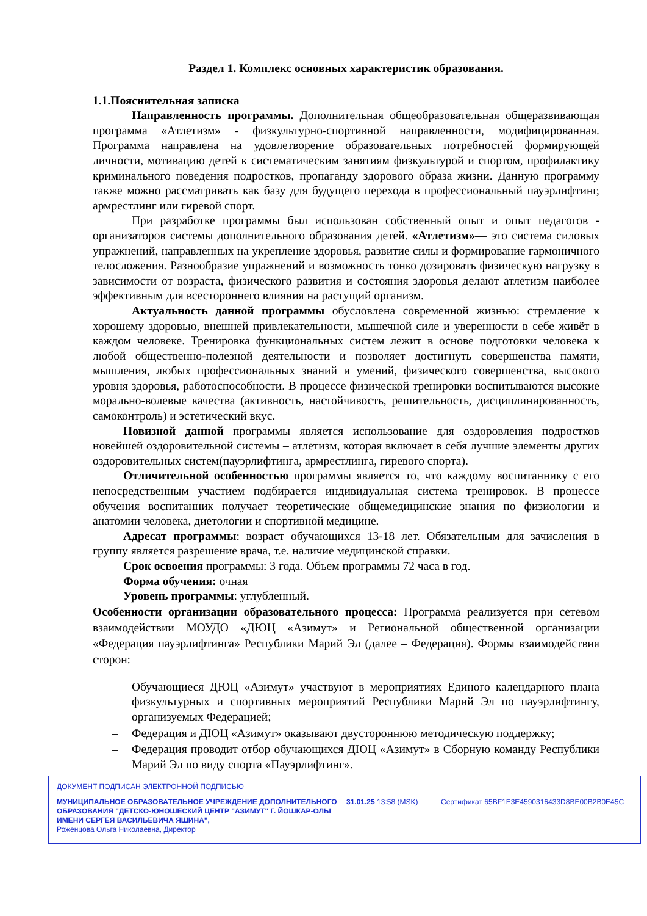Раздел 1. Комплекс основных характеристик образования.
1.1.Пояснительная записка
Направленность программы. Дополнительная общеобразовательная общеразвивающая программа «Атлетизм» - физкультурно-спортивной направленности, модифицированная. Программа направлена на удовлетворение образовательных потребностей формирующей личности, мотивацию детей к систематическим занятиям физкультурой и спортом, профилактику криминального поведения подростков, пропаганду здорового образа жизни. Данную программу также можно рассматривать как базу для будущего перехода в профессиональный пауэрлифтинг, армрестлинг или гиревой спорт.
При разработке программы был использован собственный опыт и опыт педагогов - организаторов системы дополнительного образования детей. «Атлетизм»— это система силовых упражнений, направленных на укрепление здоровья, развитие силы и формирование гармоничного телосложения. Разнообразие упражнений и возможность тонко дозировать физическую нагрузку в зависимости от возраста, физического развития и состояния здоровья делают атлетизм наиболее эффективным для всестороннего влияния на растущий организм.
Актуальность данной программы обусловлена современной жизнью: стремление к хорошему здоровью, внешней привлекательности, мышечной силе и уверенности в себе живёт в каждом человеке. Тренировка функциональных систем лежит в основе подготовки человека к любой общественно-полезной деятельности и позволяет достигнуть совершенства памяти, мышления, любых профессиональных знаний и умений, физического совершенства, высокого уровня здоровья, работоспособности. В процессе физической тренировки воспитываются высокие морально-волевые качества (активность, настойчивость, решительность, дисциплинированность, самоконтроль) и эстетический вкус.
Новизной данной программы является использование для оздоровления подростков новейшей оздоровительной системы – атлетизм, которая включает в себя лучшие элементы других оздоровительных систем(пауэрлифтинга, армрестлинга, гиревого спорта).
Отличительной особенностью программы является то, что каждому воспитаннику с его непосредственным участием подбирается индивидуальная система тренировок. В процессе обучения воспитанник получает теоретические общемедицинские знания по физиологии и анатомии человека, диетологии и спортивной медицине.
Адресат программы: возраст обучающихся 13-18 лет. Обязательным для зачисления в группу является разрешение врача, т.е. наличие медицинской справки.
Срок освоения программы: 3 года. Объем программы 72 часа в год.
Форма обучения: очная
Уровень программы: углубленный.
Особенности организации образовательного процесса: Программа реализуется при сетевом взаимодействии МОУДО «ДЮЦ «Азимут» и Региональной общественной организации «Федерация пауэрлифтинга» Республики Марий Эл (далее – Федерация). Формы взаимодействия сторон:
– Обучающиеся ДЮЦ «Азимут» участвуют в мероприятиях Единого календарного плана физкультурных и спортивных мероприятий Республики Марий Эл по пауэрлифтингу, организуемых Федерацией;
– Федерация и ДЮЦ «Азимут» оказывают двустороннюю методическую поддержку;
– Федерация проводит отбор обучающихся ДЮЦ «Азимут» в Сборную команду Республики Марий Эл по виду спорта «Пауэрлифтинг».
ДОКУМЕНТ ПОДПИСАН ЭЛЕКТРОННОЙ ПОДПИСЬЮ
МУНИЦИПАЛЬНОЕ ОБРАЗОВАТЕЛЬНОЕ УЧРЕЖДЕНИЕ ДОПОЛНИТЕЛЬНОГО ОБРАЗОВАНИЯ "ДЕТСКО-ЮНОШЕСКИЙ ЦЕНТР "АЗИМУТ" Г. ЙОШКАР-ОЛЫ ИМЕНИ СЕРГЕЯ ВАСИЛЬЕВИЧА ЯШИНА",
Роженцова Ольга Николаевна, Директор
31.01.25 13:58 (MSK) Сертификат 65BF1E3E4590316433D8BE00B2B0E45C